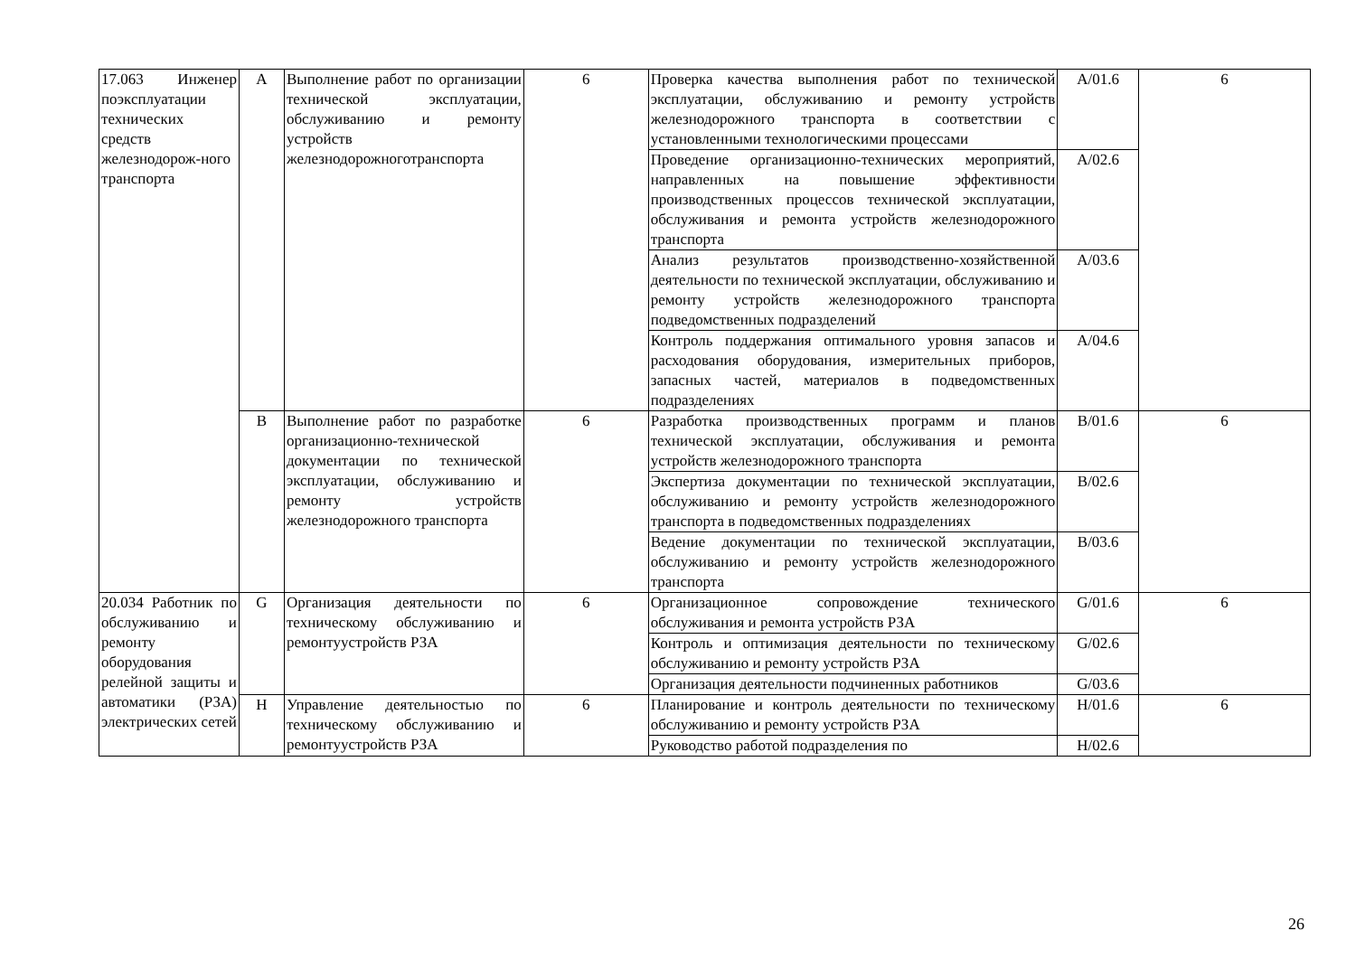| 17.063 Инженер поэксплуатации технических средств железнодорож-ного транспорта | A | Выполнение работ по организации технической эксплуатации, обслуживанию и ремонту устройств железнодорожноготранспорта | 6 | Проверка качества выполнения работ по технической эксплуатации, обслуживанию и ремонту устройств железнодорожного транспорта в соответствии с установленными технологическими процессами | A/01.6 | 6 |
| | | | | Проведение организационно-технических мероприятий, направленных на повышение эффективности производственных процессов технической эксплуатации, обслуживания и ремонта устройств железнодорожного транспорта | A/02.6 | |
| | | | | Анализ результатов производственно-хозяйственной деятельности по технической эксплуатации, обслуживанию и ремонту устройств железнодорожного транспорта подведомственных подразделений | A/03.6 | |
| | | | | Контроль поддержания оптимального уровня запасов и расходования оборудования, измерительных приборов, запасных частей, материалов в подведомственных подразделениях | A/04.6 | |
| | B | Выполнение работ по разработке организационно-технической документации по технической эксплуатации, обслуживанию и ремонту устройств железнодорожного транспорта | 6 | Разработка производственных программ и планов технической эксплуатации, обслуживания и ремонта устройств железнодорожного транспорта | B/01.6 | 6 |
| | | | | Экспертиза документации по технической эксплуатации, обслуживанию и ремонту устройств железнодорожного транспорта в подведомственных подразделениях | B/02.6 | |
| | | | | Ведение документации по технической эксплуатации, обслуживанию и ремонту устройств железнодорожного транспорта | B/03.6 | |
| 20.034 Работник по обслуживанию и ремонту оборудования релейной защиты и автоматики (РЗА) электрических сетей | G | Организация деятельности по техническому обслуживанию и ремонтуустройств РЗА | 6 | Организационное сопровождение технического обслуживания и ремонта устройств РЗА | G/01.6 | 6 |
| | | | | Контроль и оптимизация деятельности по техническому обслуживанию и ремонту устройств РЗА | G/02.6 | |
| | | | | Организация деятельности подчиненных работников | G/03.6 | |
| | H | Управление деятельностью по техническому обслуживанию и ремонтуустройств РЗА | 6 | Планирование и контроль деятельности по техническому обслуживанию и ремонту устройств РЗА | H/01.6 | 6 |
| | | | | Руководство работой подразделения по | H/02.6 | |
26